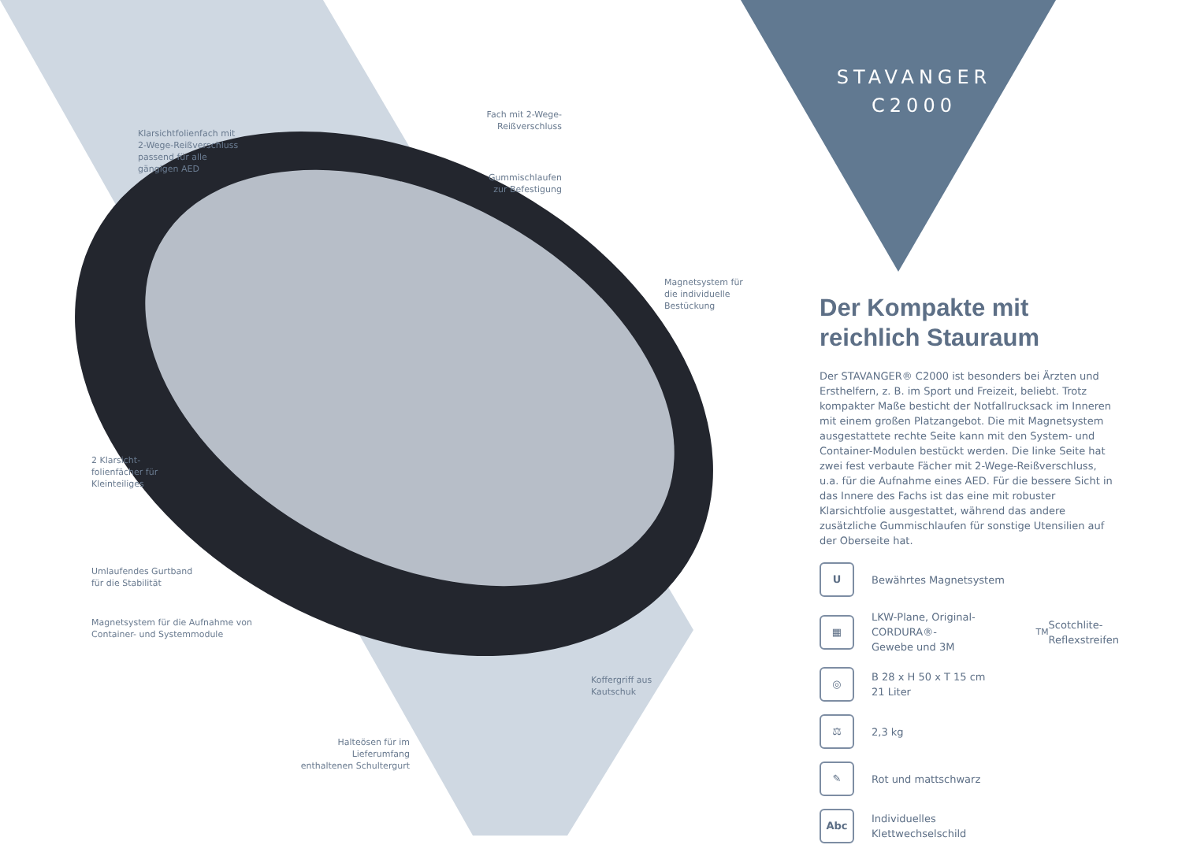Klarsichtfolienfach mit
2-Wege-Reißverschluss
passend für alle
gängigen AED
Fach mit 2-Wege-
Reißverschluss
Gummischlaufen
zur Befestigung
Magnetsystem für
die individuelle
Bestückung
2 Klarsicht-
folienfächer für
Kleinteiliges
Umlaufendes Gurtband
für die Stabilität
Magnetsystem für die Aufnahme von
Container- und Systemmodule
Koffergriff aus
Kautschuk
Halteösen für im Lieferumfang
enthaltenen Schultergurt
STAVANGER
C2000
Der Kompakte mit
reichlich Stauraum
Der STAVANGER® C2000 ist besonders bei Ärzten und Ersthelfern, z. B. im Sport und Freizeit, beliebt. Trotz kompakter Maße besticht der Notfallrucksack im Inneren mit einem großen Platzangebot. Die mit Magnetsystem ausgestattete rechte Seite kann mit den System- und Container-Modulen bestückt werden. Die linke Seite hat zwei fest verbaute Fächer mit 2-Wege-Reißverschluss, u.a. für die Aufnahme eines AED. Für die bessere Sicht in das Innere des Fachs ist das eine mit robuster Klarsichtfolie ausgestattet, während das andere zusätzliche Gummischlaufen für sonstige Utensilien auf der Oberseite hat.
U
Bewährtes Magnetsystem
▦
LKW-Plane, Original-CORDURA®-
Gewebe und 3M<sup>TM</sup> Scotchlite-
Reflexstreifen
◎
B 28 x H 50 x T 15 cm
21 Liter
⚖
2,3 kg
✎
Rot und mattschwarz
Abc
Individuelles
Klettwechselschild